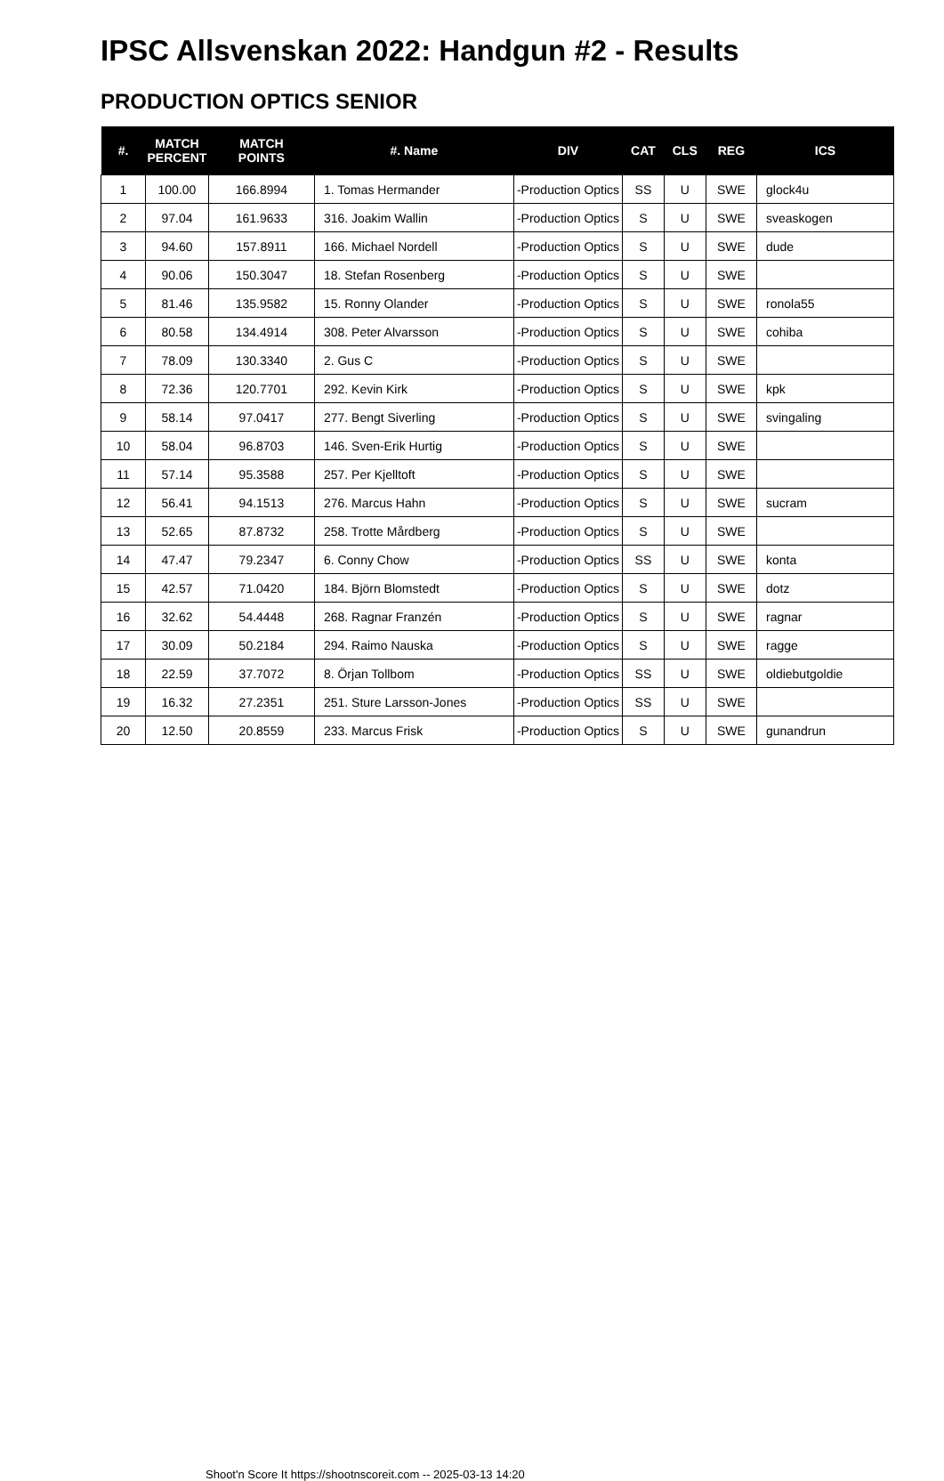IPSC Allsvenskan 2022: Handgun #2 - Results
PRODUCTION OPTICS SENIOR
| #. | MATCH PERCENT | MATCH POINTS | #. Name | DIV | CAT | CLS | REG | ICS |
| --- | --- | --- | --- | --- | --- | --- | --- | --- |
| 1 | 100.00 | 166.8994 | 1. Tomas Hermander | -Production Optics | SS | U | SWE | glock4u |
| 2 | 97.04 | 161.9633 | 316. Joakim Wallin | -Production Optics | S | U | SWE | sveaskogen |
| 3 | 94.60 | 157.8911 | 166. Michael Nordell | -Production Optics | S | U | SWE | dude |
| 4 | 90.06 | 150.3047 | 18. Stefan Rosenberg | -Production Optics | S | U | SWE | |
| 5 | 81.46 | 135.9582 | 15. Ronny Olander | -Production Optics | S | U | SWE | ronola55 |
| 6 | 80.58 | 134.4914 | 308. Peter Alvarsson | -Production Optics | S | U | SWE | cohiba |
| 7 | 78.09 | 130.3340 | 2. Gus C | -Production Optics | S | U | SWE | |
| 8 | 72.36 | 120.7701 | 292. Kevin Kirk | -Production Optics | S | U | SWE | kpk |
| 9 | 58.14 | 97.0417 | 277. Bengt Siverling | -Production Optics | S | U | SWE | svingaling |
| 10 | 58.04 | 96.8703 | 146. Sven-Erik Hurtig | -Production Optics | S | U | SWE | |
| 11 | 57.14 | 95.3588 | 257. Per Kjelltoft | -Production Optics | S | U | SWE | |
| 12 | 56.41 | 94.1513 | 276. Marcus Hahn | -Production Optics | S | U | SWE | sucram |
| 13 | 52.65 | 87.8732 | 258. Trotte Mårdberg | -Production Optics | S | U | SWE | |
| 14 | 47.47 | 79.2347 | 6. Conny Chow | -Production Optics | SS | U | SWE | konta |
| 15 | 42.57 | 71.0420 | 184. Björn Blomstedt | -Production Optics | S | U | SWE | dotz |
| 16 | 32.62 | 54.4448 | 268. Ragnar Franzén | -Production Optics | S | U | SWE | ragnar |
| 17 | 30.09 | 50.2184 | 294. Raimo Nauska | -Production Optics | S | U | SWE | ragge |
| 18 | 22.59 | 37.7072 | 8. Örjan Tollbom | -Production Optics | SS | U | SWE | oldiebutgoldie |
| 19 | 16.32 | 27.2351 | 251. Sture Larsson-Jones | -Production Optics | SS | U | SWE | |
| 20 | 12.50 | 20.8559 | 233. Marcus Frisk | -Production Optics | S | U | SWE | gunandrun |
Shoot'n Score It https://shootnscoreit.com -- 2025-03-13 14:20